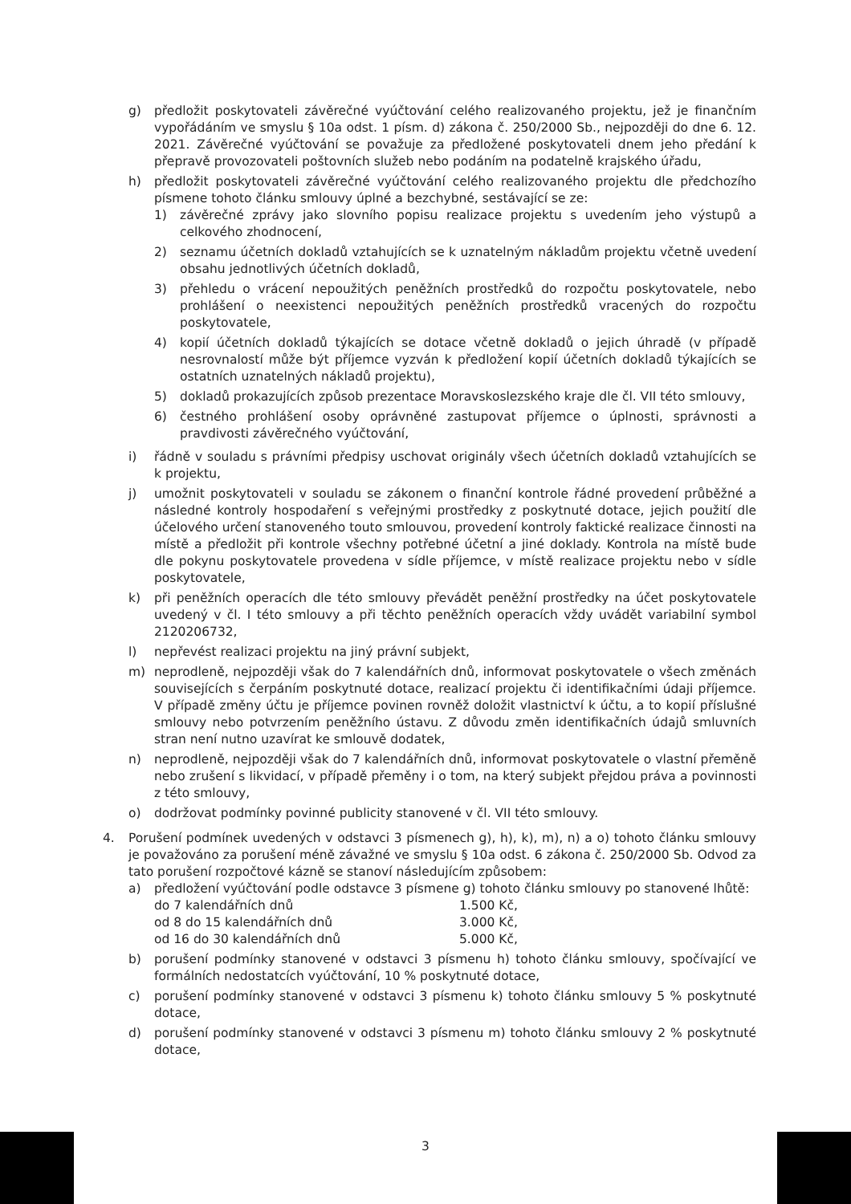g) předložit poskytovateli závěrečné vyúčtování celého realizovaného projektu, jež je finančním vypořádáním ve smyslu § 10a odst. 1 písm. d) zákona č. 250/2000 Sb., nejpozději do dne 6. 12. 2021. Závěrečné vyúčtování se považuje za předložené poskytovateli dnem jeho předání k přepravě provozovateli poštovních služeb nebo podáním na podatelně krajského úřadu,
h) předložit poskytovateli závěrečné vyúčtování celého realizovaného projektu dle předchozího písmene tohoto článku smlouvy úplné a bezchybné, sestávající se ze:
1) závěrečné zprávy jako slovního popisu realizace projektu s uvedením jeho výstupů a celkového zhodnocení,
2) seznamu účetních dokladů vztahujících se k uznatelným nákladům projektu včetně uvedení obsahu jednotlivých účetních dokladů,
3) přehledu o vrácení nepoužitých peněžních prostředků do rozpočtu poskytovatele, nebo prohlášení o neexistenci nepoužitých peněžních prostředků vracených do rozpočtu poskytovatele,
4) kopií účetních dokladů týkajících se dotace včetně dokladů o jejich úhradě (v případě nesrovnalostí může být příjemce vyzván k předložení kopií účetních dokladů týkajících se ostatních uznatelných nákladů projektu),
5) dokladů prokazujících způsob prezentace Moravskoslezského kraje dle čl. VII této smlouvy,
6) čestného prohlášení osoby oprávněné zastupovat příjemce o úplnosti, správnosti a pravdivosti závěrečného vyúčtování,
i) řádně v souladu s právními předpisy uschovat originály všech účetních dokladů vztahujících se k projektu,
j) umožnit poskytovateli v souladu se zákonem o finanční kontrole řádné provedení průběžné a následné kontroly hospodaření s veřejnými prostředky z poskytnuté dotace, jejich použití dle účelového určení stanoveného touto smlouvou, provedení kontroly faktické realizace činnosti na místě a předložit při kontrole všechny potřebné účetní a jiné doklady. Kontrola na místě bude dle pokynu poskytovatele provedena v sídle příjemce, v místě realizace projektu nebo v sídle poskytovatele,
k) při peněžních operacích dle této smlouvy převádět peněžní prostředky na účet poskytovatele uvedený v čl. I této smlouvy a při těchto peněžních operacích vždy uvádět variabilní symbol 2120206732,
l) nepřevést realizaci projektu na jiný právní subjekt,
m) neprodleně, nejpozději však do 7 kalendářních dnů, informovat poskytovatele o všech změnách souvisejících s čerpáním poskytnuté dotace, realizací projektu či identifikačními údaji příjemce. V případě změny účtu je příjemce povinen rovněž doložit vlastnictví k účtu, a to kopií příslušné smlouvy nebo potvrzením peněžního ústavu. Z důvodu změn identifikačních údajů smluvních stran není nutno uzavírat ke smlouvě dodatek,
n) neprodleně, nejpozději však do 7 kalendářních dnů, informovat poskytovatele o vlastní přeměně nebo zrušení s likvidací, v případě přeměny i o tom, na který subjekt přejdou práva a povinnosti z této smlouvy,
o) dodržovat podmínky povinné publicity stanovené v čl. VII této smlouvy.
4. Porušení podmínek uvedených v odstavci 3 písmenech g), h), k), m), n) a o) tohoto článku smlouvy je považováno za porušení méně závažné ve smyslu § 10a odst. 6 zákona č. 250/2000 Sb. Odvod za tato porušení rozpočtové kázně se stanoví následujícím způsobem:
a) předložení vyúčtování podle odstavce 3 písmene g) tohoto článku smlouvy po stanovené lhůtě:
| do 7 kalendářních dnů | 1.500 Kč, |
| od 8 do 15 kalendářních dnů | 3.000 Kč, |
| od 16 do 30 kalendářních dnů | 5.000 Kč, |
b) porušení podmínky stanovené v odstavci 3 písmenu h) tohoto článku smlouvy, spočívající ve formálních nedostatcích vyúčtování, 10 % poskytnuté dotace,
c) porušení podmínky stanovené v odstavci 3 písmenu k) tohoto článku smlouvy 5 % poskytnuté dotace,
d) porušení podmínky stanovené v odstavci 3 písmenu m) tohoto článku smlouvy 2 % poskytnuté dotace,
3